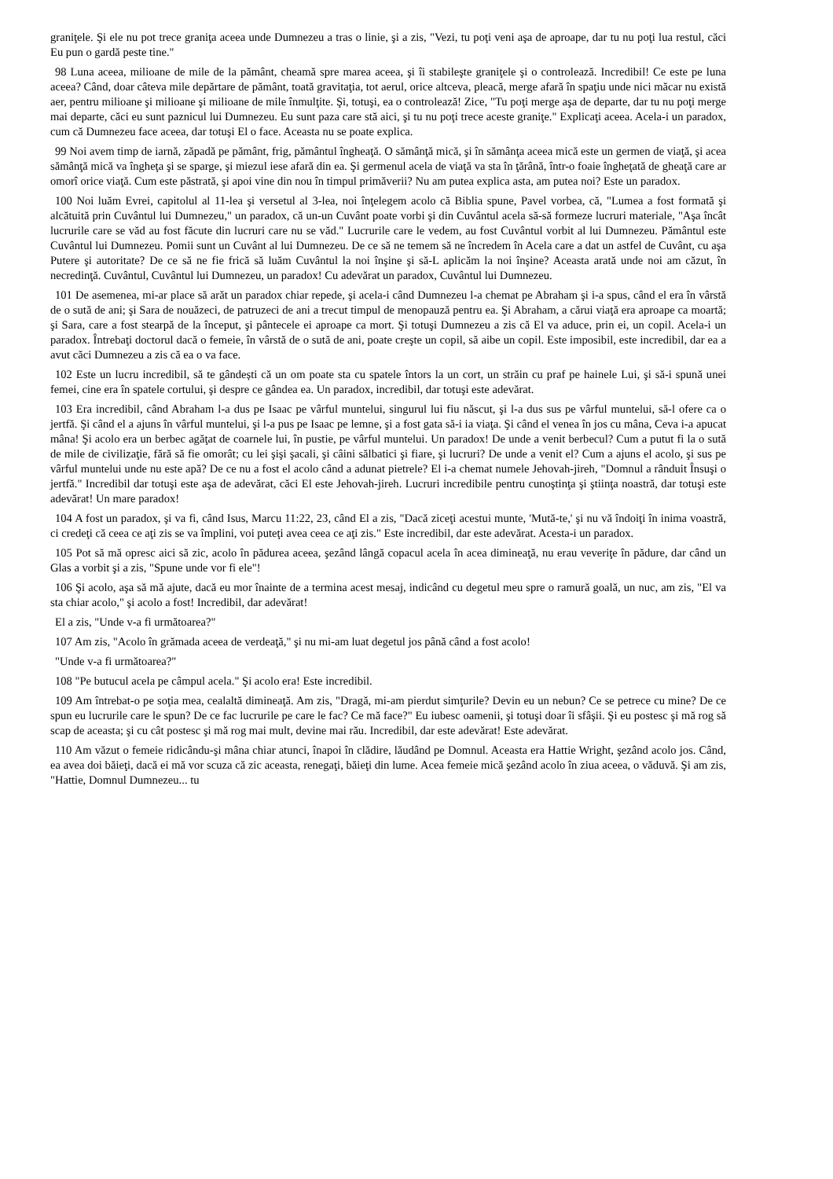graniţele. Şi ele nu pot trece graniţa aceea unde Dumnezeu a tras o linie, şi a zis, "Vezi, tu poţi veni aşa de aproape, dar tu nu poţi lua restul, căci Eu pun o gardă peste tine."
98 Luna aceea, milioane de mile de la pământ, cheamă spre marea aceea, şi îi stabileşte graniţele şi o controlează. Incredibil! Ce este pe luna aceea? Când, doar câteva mile depărtare de pământ, toată gravitaţia, tot aerul, orice altceva, pleacă, merge afară în spaţiu unde nici măcar nu există aer, pentru milioane şi milioane şi milioane de mile înmulţite. Şi, totuşi, ea o controlează! Zice, "Tu poţi merge aşa de departe, dar tu nu poţi merge mai departe, căci eu sunt paznicul lui Dumnezeu. Eu sunt paza care stă aici, şi tu nu poţi trece aceste graniţe." Explicaţi aceea. Acela-i un paradox, cum că Dumnezeu face aceea, dar totuşi El o face. Aceasta nu se poate explica.
99 Noi avem timp de iarnă, zăpadă pe pământ, frig, pământul îngheaţă. O sămânţă mică, şi în sămânţa aceea mică este un germen de viaţă, şi acea sămânţă mică va îngheţa şi se sparge, şi miezul iese afară din ea. Şi germenul acela de viaţă va sta în ţărână, într-o foaie îngheţată de gheaţă care ar omorî orice viaţă. Cum este păstrată, şi apoi vine din nou în timpul primăverii? Nu am putea explica asta, am putea noi? Este un paradox.
100 Noi luăm Evrei, capitolul al 11-lea şi versetul al 3-lea, noi înţelegem acolo că Biblia spune, Pavel vorbea, că, "Lumea a fost formată şi alcătuită prin Cuvântul lui Dumnezeu," un paradox, că un-un Cuvânt poate vorbi şi din Cuvântul acela să-să formeze lucruri materiale, "Aşa încât lucrurile care se văd au fost făcute din lucruri care nu se văd." Lucrurile care le vedem, au fost Cuvântul vorbit al lui Dumnezeu. Pământul este Cuvântul lui Dumnezeu. Pomii sunt un Cuvânt al lui Dumnezeu. De ce să ne temem să ne încredem în Acela care a dat un astfel de Cuvânt, cu aşa Putere şi autoritate? De ce să ne fie frică să luăm Cuvântul la noi înşine şi să-L aplicăm la noi înşine? Aceasta arată unde noi am căzut, în necredinţă. Cuvântul, Cuvântul lui Dumnezeu, un paradox! Cu adevărat un paradox, Cuvântul lui Dumnezeu.
101 De asemenea, mi-ar place să arăt un paradox chiar repede, şi acela-i când Dumnezeu l-a chemat pe Abraham şi i-a spus, când el era în vârstă de o sută de ani; şi Sara de nouăzeci, de patruzeci de ani a trecut timpul de menopauză pentru ea. Şi Abraham, a cărui viaţă era aproape ca moartă; şi Sara, care a fost stearpă de la început, şi pântecele ei aproape ca mort. Şi totuşi Dumnezeu a zis că El va aduce, prin ei, un copil. Acela-i un paradox. Întrebaţi doctorul dacă o femeie, în vârstă de o sută de ani, poate creşte un copil, să aibe un copil. Este imposibil, este incredibil, dar ea a avut căci Dumnezeu a zis că ea o va face.
102 Este un lucru incredibil, să te gândești că un om poate sta cu spatele întors la un cort, un străin cu praf pe hainele Lui, şi să-i spună unei femei, cine era în spatele cortului, şi despre ce gândea ea. Un paradox, incredibil, dar totuşi este adevărat.
103 Era incredibil, când Abraham l-a dus pe Isaac pe vârful muntelui, singurul lui fiu născut, şi l-a dus sus pe vârful muntelui, să-l ofere ca o jertfă. Şi când el a ajuns în vârful muntelui, şi l-a pus pe Isaac pe lemne, şi a fost gata să-i ia viaţa. Şi când el venea în jos cu mâna, Ceva i-a apucat mâna! Şi acolo era un berbec agăţat de coarnele lui, în pustie, pe vârful muntelui. Un paradox! De unde a venit berbecul? Cum a putut fi la o sută de mile de civilizaţie, fără să fie omorât; cu lei şişi şacali, şi câini sălbatici şi fiare, şi lucruri? De unde a venit el? Cum a ajuns el acolo, şi sus pe vârful muntelui unde nu este apă? De ce nu a fost el acolo când a adunat pietrele? El i-a chemat numele Jehovah-jireh, "Domnul a rânduit Însuşi o jertfă." Incredibil dar totuşi este aşa de adevărat, căci El este Jehovah-jireh. Lucruri incredibile pentru cunoştinţa şi ştiinţa noastră, dar totuşi este adevărat! Un mare paradox!
104 A fost un paradox, şi va fi, când Isus, Marcu 11:22, 23, când El a zis, "Dacă ziceţi acestui munte, 'Mută-te,' şi nu vă îndoiţi în inima voastră, ci credeţi că ceea ce aţi zis se va împlini, voi puteţi avea ceea ce aţi zis." Este incredibil, dar este adevărat. Acesta-i un paradox.
105 Pot să mă opresc aici să zic, acolo în pădurea aceea, şezând lângă copacul acela în acea dimineaţă, nu erau veveriţe în pădure, dar când un Glas a vorbit şi a zis, "Spune unde vor fi ele"!
106 Şi acolo, aşa să mă ajute, dacă eu mor înainte de a termina acest mesaj, indicând cu degetul meu spre o ramură goală, un nuc, am zis, "El va sta chiar acolo," şi acolo a fost! Incredibil, dar adevărat!
El a zis, "Unde v-a fi următoarea?"
107 Am zis, "Acolo în grămada aceea de verdeaţă," şi nu mi-am luat degetul jos până când a fost acolo!
"Unde v-a fi următoarea?"
108 "Pe butucul acela pe câmpul acela." Şi acolo era! Este incredibil.
109 Am întrebat-o pe soţia mea, cealaltă dimineaţă. Am zis, "Dragă, mi-am pierdut simţurile? Devin eu un nebun? Ce se petrece cu mine? De ce spun eu lucrurile care le spun? De ce fac lucrurile pe care le fac? Ce mă face?" Eu iubesc oamenii, şi totuşi doar îi sfâşii. Şi eu postesc şi mă rog să scap de aceasta; şi cu cât postesc şi mă rog mai mult, devine mai rău. Incredibil, dar este adevărat! Este adevărat.
110 Am văzut o femeie ridicându-şi mâna chiar atunci, înapoi în clădire, lăudând pe Domnul. Aceasta era Hattie Wright, şezând acolo jos. Când, ea avea doi băieţi, dacă ei mă vor scuza că zic aceasta, renegaţi, băieţi din lume. Acea femeie mică şezând acolo în ziua aceea, o văduvă. Şi am zis, "Hattie, Domnul Dumnezeu... tu